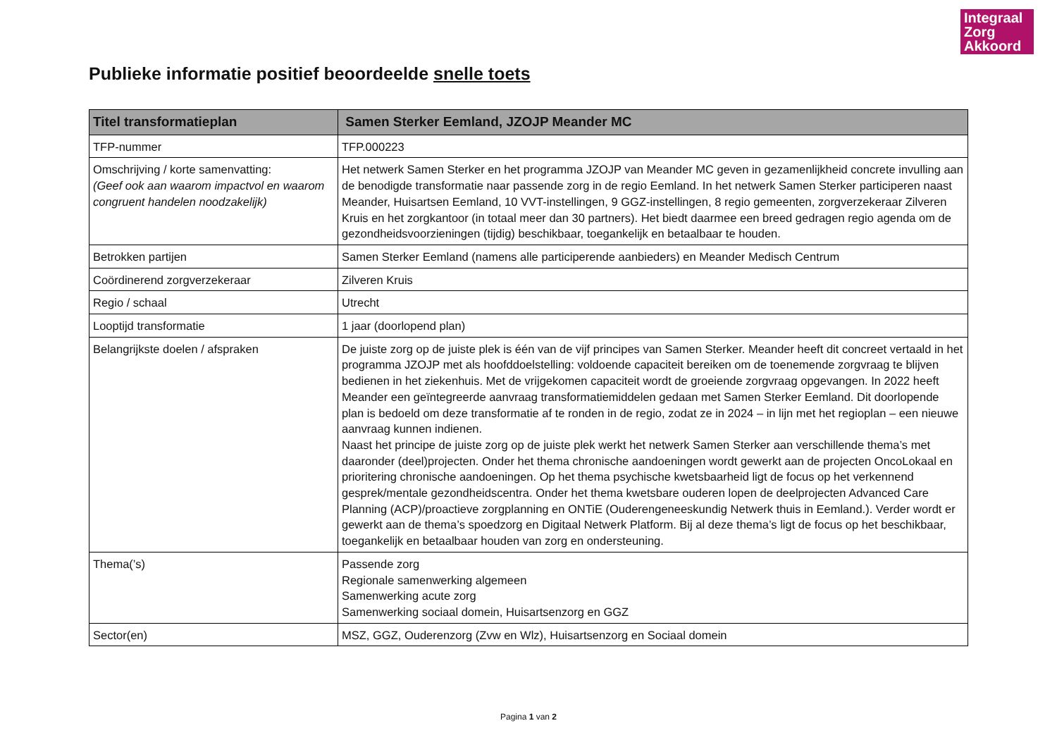Integraal Zorg Akkoord
Publieke informatie positief beoordeelde snelle toets
| Titel transformatieplan | Samen Sterker Eemland, JZOJP Meander MC |
| --- | --- |
| TFP-nummer | TFP.000223 |
| Omschrijving / korte samenvatting: (Geef ook aan waarom impactvol en waarom congruent handelen noodzakelijk) | Het netwerk Samen Sterker en het programma JZOJP van Meander MC geven in gezamenlijkheid concrete invulling aan de benodigde transformatie naar passende zorg in de regio Eemland. In het netwerk Samen Sterker participeren naast Meander, Huisartsen Eemland, 10 VVT-instellingen, 9 GGZ-instellingen, 8 regio gemeenten, zorgverzekeraar Zilveren Kruis en het zorgkantoor (in totaal meer dan 30 partners). Het biedt daarmee een breed gedragen regio agenda om de gezondheidsvoorzieningen (tijdig) beschikbaar, toegankelijk en betaalbaar te houden. |
| Betrokken partijen | Samen Sterker Eemland (namens alle participerende aanbieders) en Meander Medisch Centrum |
| Coördinerend zorgverzekeraar | Zilveren Kruis |
| Regio / schaal | Utrecht |
| Looptijd transformatie | 1 jaar (doorlopend plan) |
| Belangrijkste doelen / afspraken | De juiste zorg op de juiste plek is één van de vijf principes van Samen Sterker. Meander heeft dit concreet vertaald in het programma JZOJP met als hoofddoelstelling: voldoende capaciteit bereiken om de toenemende zorgvraag te blijven bedienen in het ziekenhuis. Met de vrijgekomen capaciteit wordt de groeiende zorgvraag opgevangen. In 2022 heeft Meander een geïntegreerde aanvraag transformatiemiddelen gedaan met Samen Sterker Eemland. Dit doorlopende plan is bedoeld om deze transformatie af te ronden in de regio, zodat ze in 2024 – in lijn met het regioplan – een nieuwe aanvraag kunnen indienen. Naast het principe de juiste zorg op de juiste plek werkt het netwerk Samen Sterker aan verschillende thema’s met daaronder (deel)projecten. Onder het thema chronische aandoeningen wordt gewerkt aan de projecten OncoLokaal en prioritering chronische aandoeningen. Op het thema psychische kwetsbaarheid ligt de focus op het verkennend gesprek/mentale gezondheidscentra. Onder het thema kwetsbare ouderen lopen de deelprojecten Advanced Care Planning (ACP)/proactieve zorgplanning en ONTiE (Ouderengeneeskundig Netwerk thuis in Eemland.). Verder wordt er gewerkt aan de thema’s spoedzorg en Digitaal Netwerk Platform. Bij al deze thema’s ligt de focus op het beschikbaar, toegankelijk en betaalbaar houden van zorg en ondersteuning. |
| Thema(’s) | Passende zorg Regionale samenwerking algemeen Samenwerking acute zorg Samenwerking sociaal domein, Huisartsenzorg en GGZ |
| Sector(en) | MSZ, GGZ, Ouderenzorg (Zvw en Wlz), Huisartsenzorg en Sociaal domein |
Pagina 1 van 2